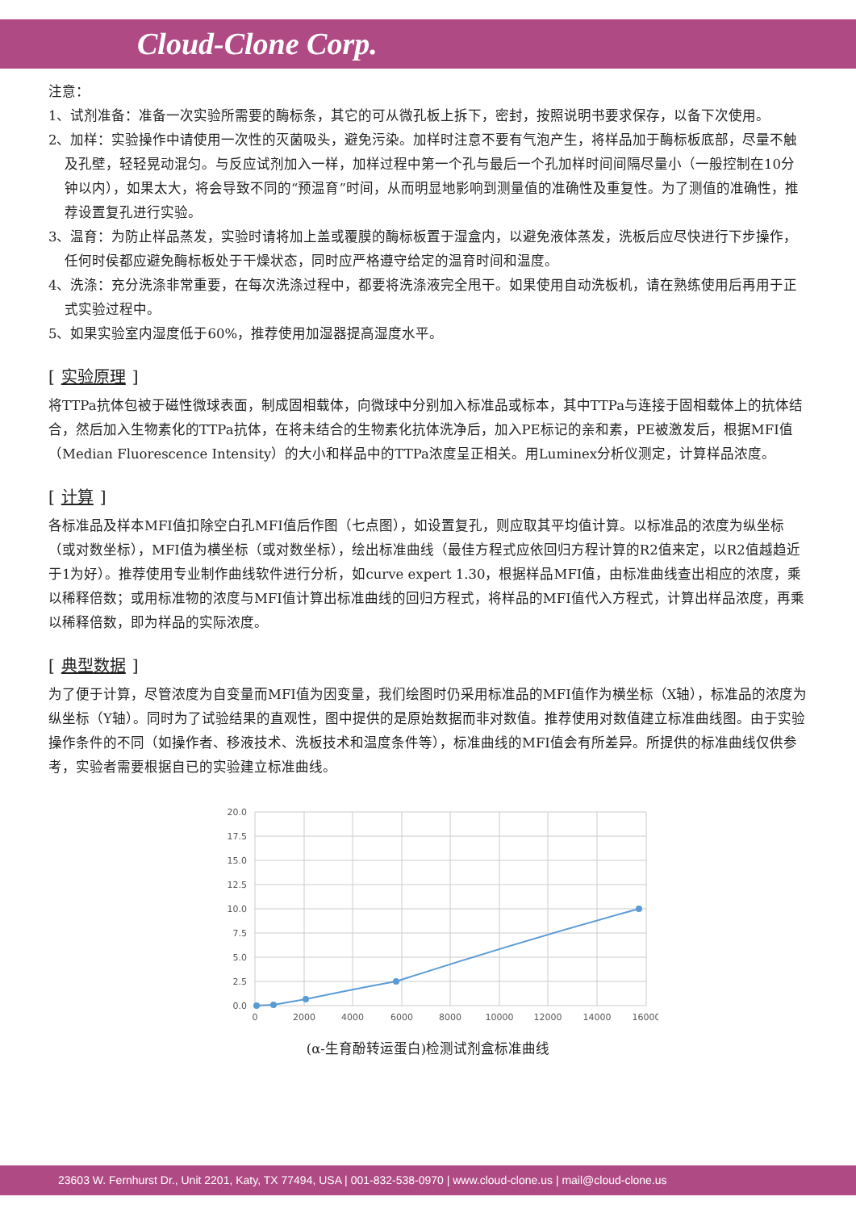Cloud-Clone Corp.
注意：
1、试剂准备：准备一次实验所需要的酶标条，其它的可从微孔板上拆下，密封，按照说明书要求保存，以备下次使用。
2、加样：实验操作中请使用一次性的灭菌吸头，避免污染。加样时注意不要有气泡产生，将样品加于酶标板底部，尽量不触及孔壁，轻轻晃动混匀。与反应试剂加入一样，加样过程中第一个孔与最后一个孔加样时间间隔尽量小（一般控制在10分钟以内），如果太大，将会导致不同的“预温育”时间，从而明显地影响到测量值的准确性及重复性。为了测值的准确性，推荐设置复孔进行实验。
3、温育：为防止样品蒸发，实验时请将加上盖或覆膜的酶标板置于湿盒内，以避免液体蒸发，洗板后应尽快进行下步操作，任何时侯都应避免酶标板处于干燥状态，同时应严格遵守给定的温育时间和温度。
4、洗涤：充分洗涤非常重要，在每次洗涤过程中，都要将洗涤液完全甩干。如果使用自动洗板机，请在熟练使用后再用于正式实验过程中。
5、如果实验室内湿度低于60%，推荐使用加湿器提高湿度水平。
[实验原理]
将TTPa抗体包被于磁性微球表面，制成固相载体，向微球中分别加入标准品或标本，其中TTPa与连接于固相载体上的抗体结合，然后加入生物素化的TTPa抗体，在将未结合的生物素化抗体洗净后，加入PE标记的亲和素，PE被激发后，根据MFI值（Median Fluorescence Intensity）的大小和样品中的TTPa浓度呈正相关。用Luminex分析仪测定，计算样品浓度。
[计算]
各标准品及样本MFI值扣除空白孔MFI值后作图（七点图），如设置复孔，则应取其平均值计算。以标准品的浓度为纵坐标（或对数坐标），MFI值为横坐标（或对数坐标），绘出标准曲线（最佳方程式应依回归方程计算的R2值来定，以R2值越趋近于1为好）。推荐使用专业制作曲线软件进行分析，如curve expert 1.30，根据样品MFI值，由标准曲线查出相应的浓度，乘以稀释倍数；或用标准物的浓度与MFI值计算出标准曲线的回归方程式，将样品的MFI值代入方程式，计算出样品浓度，再乘以稀释倍数，即为样品的实际浓度。
[典型数据]
为了便于计算，尽管浓度为自变量而MFI值为因变量，我们绘图时仍采用标准品的MFI值作为横坐标（X轴），标准品的浓度为纵坐标（Y轴）。同时为了试验结果的直观性，图中提供的是原始数据而非对数值。推荐使用对数值建立标准曲线图。由于实验操作条件的不同（如操作者、移液技术、洗板技术和温度条件等），标准曲线的MFI值会有所差异。所提供的标准曲线仅供参考，实验者需要根据自已的实验建立标准曲线。
20.0
17.5
15.0
12.5
10.0
7.5
5.0
2.5
0.0
0
2000
4000
6000
8000
10000
12000
14000
16000
(α-生育酚转运蛋白)检测试剂盒标准曲线
23603 W. Fernhurst Dr., Unit 2201, Katy, TX 77494, USA | 001-832-538-0970 | www.cloud-clone.us | mail@cloud-clone.us